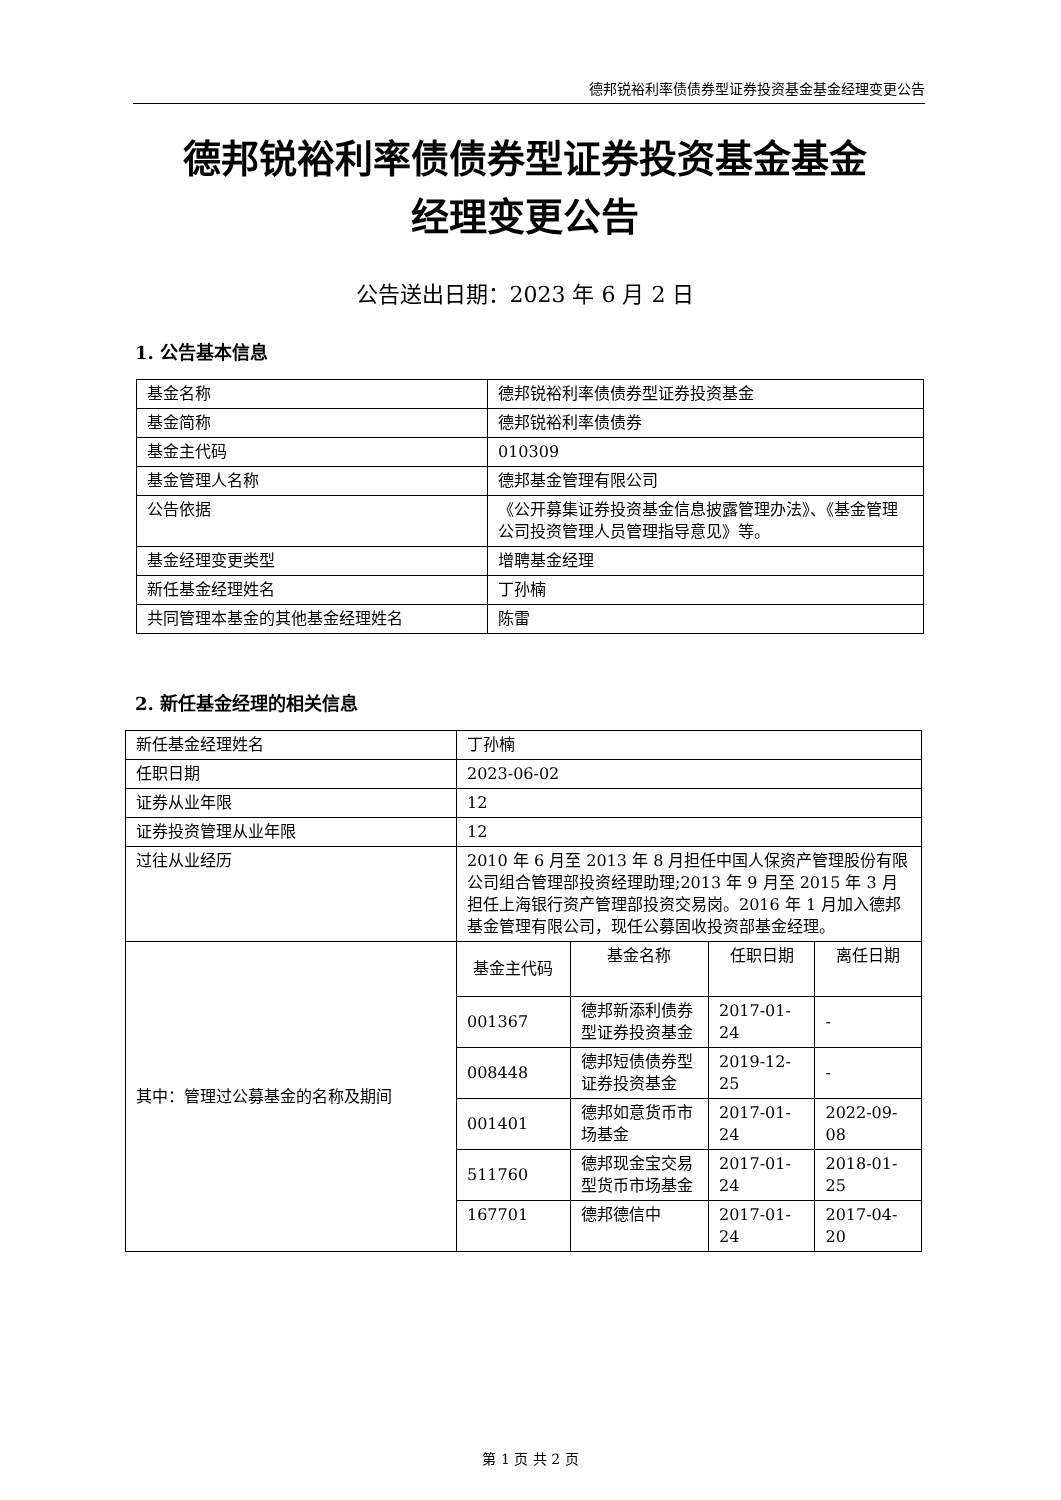德邦锐裕利率债债券型证券投资基金基金经理变更公告
德邦锐裕利率债债券型证券投资基金基金
经理变更公告
公告送出日期：2023 年 6 月 2 日
1. 公告基本信息
| 基金名称 | 德邦锐裕利率债债券型证券投资基金 |
| 基金简称 | 德邦锐裕利率债债券 |
| 基金主代码 | 010309 |
| 基金管理人名称 | 德邦基金管理有限公司 |
| 公告依据 | 《公开募集证券投资基金信息披露管理办法》、《基金管理公司投资管理人员管理指导意见》等。 |
| 基金经理变更类型 | 增聘基金经理 |
| 新任基金经理姓名 | 丁孙楠 |
| 共同管理本基金的其他基金经理姓名 | 陈雷 |
2. 新任基金经理的相关信息
| 新任基金经理姓名 | 丁孙楠 | | | |
| 任职日期 | 2023-06-02 | | | |
| 证券从业年限 | 12 | | | |
| 证券投资管理从业年限 | 12 | | | |
| 过往从业经历 | 2010 年 6 月至 2013 年 8 月担任中国人保资产管理股份有限公司组合管理部投资经理助理;2013 年 9 月至 2015 年 3 月担任上海银行资产管理部投资交易岗。2016 年 1 月加入德邦基金管理有限公司，现任公募固收投资部基金经理。 | | | |
| 其中：管理过公募基金的名称及期间 | 基金主代码 | 基金名称 | 任职日期 | 离任日期 |
| | 001367 | 德邦新添利债券型证券投资基金 | 2017-01-24 | - |
| | 008448 | 德邦短债债券型证券投资基金 | 2019-12-25 | - |
| | 001401 | 德邦如意货币市场基金 | 2017-01-24 | 2022-09-08 |
| | 511760 | 德邦现金宝交易型货币市场基金 | 2017-01-24 | 2018-01-25 |
| | 167701 | 德邦德信中 | 2017-01-24 | 2017-04-20 |
第 1 页 共 2 页